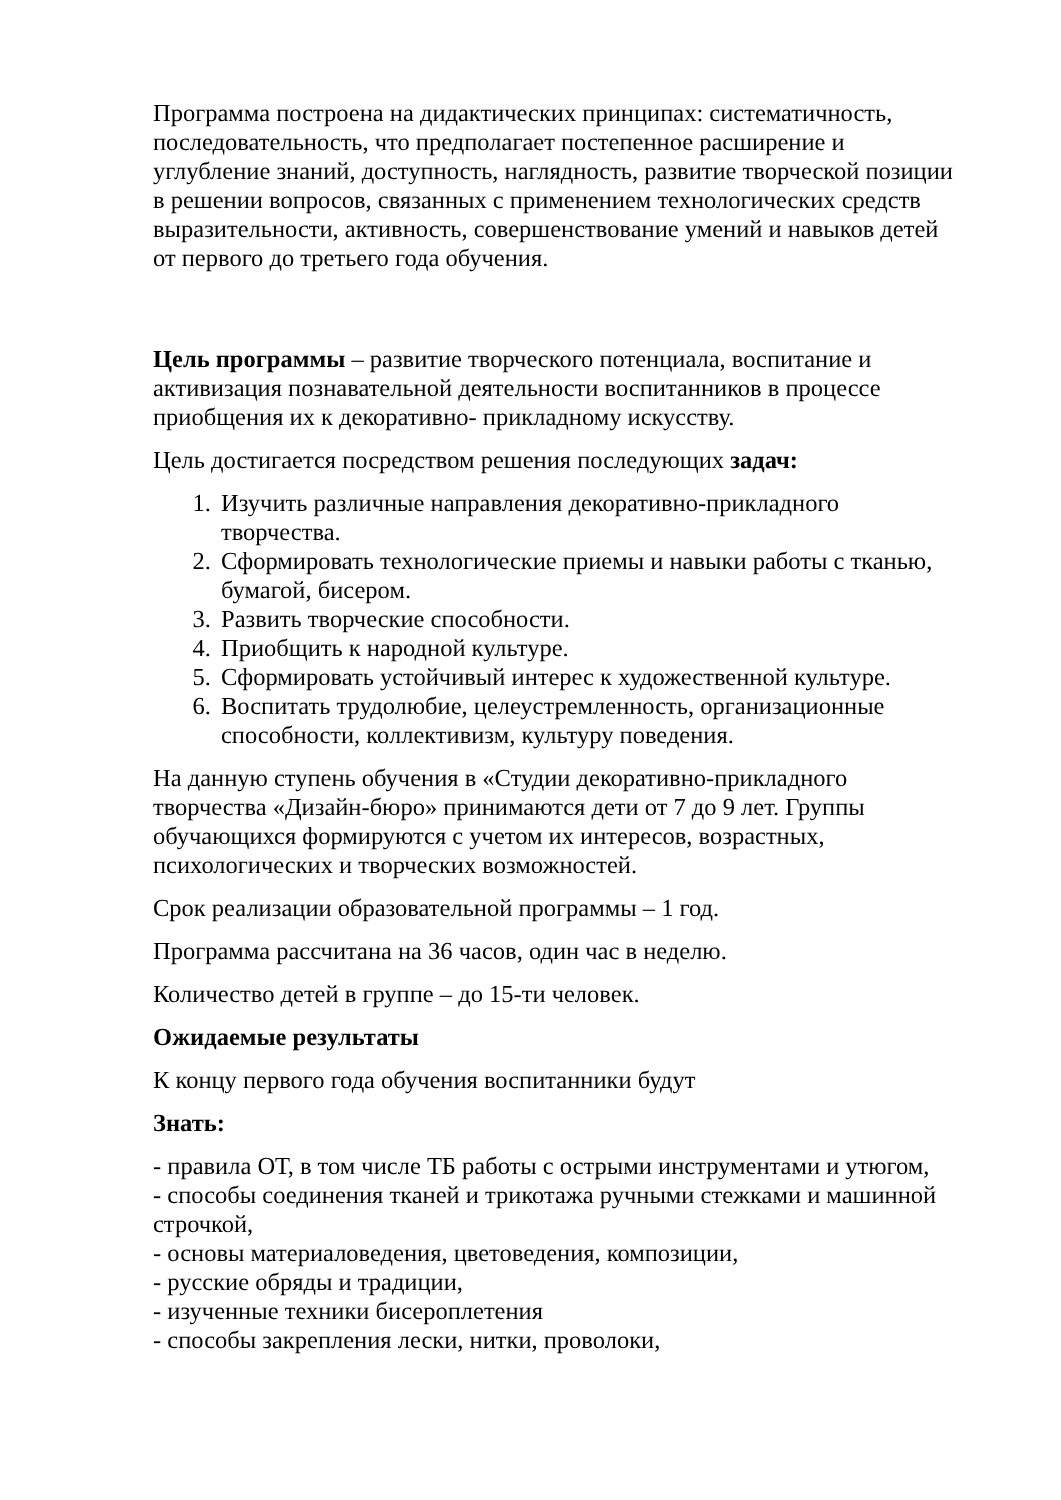Программа построена на дидактических принципах: систематичность, последовательность, что предполагает постепенное расширение и углубление знаний, доступность, наглядность, развитие творческой позиции в решении вопросов, связанных с применением технологических средств выразительности, активность, совершенствование умений и навыков детей от первого до третьего года обучения.
Цель программы – развитие творческого потенциала, воспитание и активизация познавательной деятельности воспитанников в процессе приобщения их к декоративно- прикладному искусству.
Цель достигается посредством решения последующих задач:
1. Изучить различные направления декоративно-прикладного творчества.
2. Сформировать технологические приемы и навыки работы с тканью, бумагой, бисером.
3. Развить творческие способности.
4. Приобщить к народной культуре.
5. Сформировать устойчивый интерес к художественной культуре.
6. Воспитать трудолюбие, целеустремленность, организационные способности, коллективизм, культуру поведения.
На данную ступень обучения в «Студии декоративно-прикладного творчества «Дизайн-бюро» принимаются дети от 7 до 9 лет. Группы обучающихся формируются с учетом их интересов, возрастных, психологических и творческих возможностей.
Срок реализации образовательной программы – 1 год.
Программа рассчитана на 36 часов, один час в неделю.
Количество детей в группе – до 15-ти человек.
Ожидаемые результаты
К концу первого года обучения воспитанники будут
Знать:
- правила ОТ, в том числе ТБ работы с острыми инструментами и утюгом,
- способы соединения тканей и трикотажа ручными стежками и машинной строчкой,
- основы материаловедения, цветоведения, композиции,
- русские обряды и традиции,
- изученные техники бисероплетения
- способы закрепления лески, нитки, проволоки,